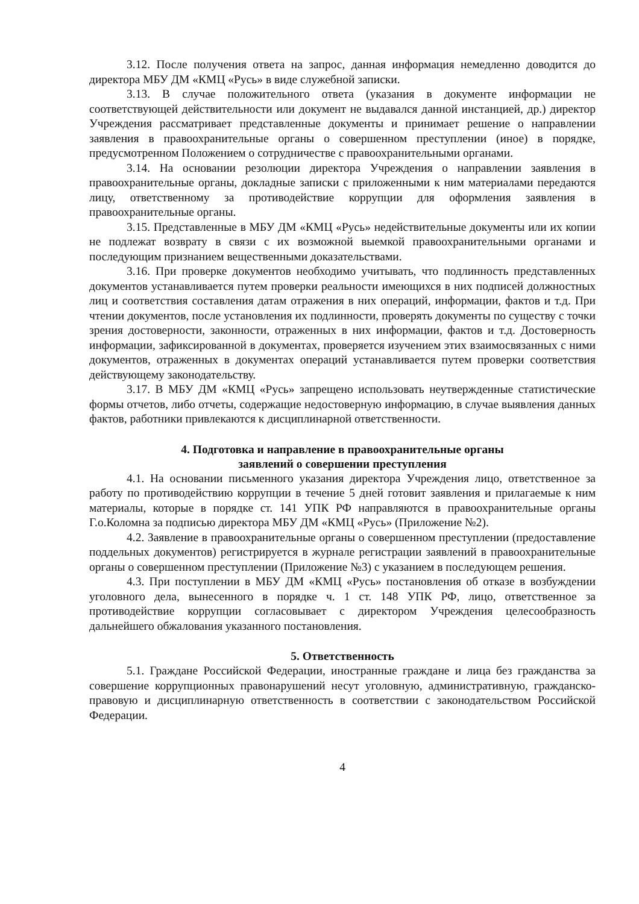3.12. После получения ответа на запрос, данная информация немедленно доводится до директора МБУ ДМ «КМЦ «Русь» в виде служебной записки.
3.13. В случае положительного ответа (указания в документе информации не соответствующей действительности или документ не выдавался данной инстанцией, др.) директор Учреждения рассматривает представленные документы и принимает решение о направлении заявления в правоохранительные органы о совершенном преступлении (иное) в порядке, предусмотренном Положением о сотрудничестве с правоохранительными органами.
3.14. На основании резолюции директора Учреждения о направлении заявления в правоохранительные органы, докладные записки с приложенными к ним материалами передаются лицу, ответственному за противодействие коррупции для оформления заявления в правоохранительные органы.
3.15. Представленные в МБУ ДМ «КМЦ «Русь» недействительные документы или их копии не подлежат возврату в связи с их возможной выемкой правоохранительными органами и последующим признанием вещественными доказательствами.
3.16. При проверке документов необходимо учитывать, что подлинность представленных документов устанавливается путем проверки реальности имеющихся в них подписей должностных лиц и соответствия составления датам отражения в них операций, информации, фактов и т.д. При чтении документов, после установления их подлинности, проверять документы по существу с точки зрения достоверности, законности, отраженных в них информации, фактов и т.д. Достоверность информации, зафиксированной в документах, проверяется изучением этих взаимосвязанных с ними документов, отраженных в документах операций устанавливается путем проверки соответствия действующему законодательству.
3.17. В МБУ ДМ «КМЦ «Русь» запрещено использовать неутвержденные статистические формы отчетов, либо отчеты, содержащие недостоверную информацию, в случае выявления данных фактов, работники привлекаются к дисциплинарной ответственности.
4. Подготовка и направление в правоохранительные органы
заявлений о совершении преступления
4.1. На основании письменного указания директора Учреждения лицо, ответственное за работу по противодействию коррупции в течение 5 дней готовит заявления и прилагаемые к ним материалы, которые в порядке ст. 141 УПК РФ направляются в правоохранительные органы Г.о.Коломна за подписью директора МБУ ДМ «КМЦ «Русь» (Приложение №2).
4.2. Заявление в правоохранительные органы о совершенном преступлении (предоставление поддельных документов) регистрируется в журнале регистрации заявлений в правоохранительные органы о совершенном преступлении (Приложение №3) с указанием в последующем решения.
4.3. При поступлении в МБУ ДМ «КМЦ «Русь» постановления об отказе в возбуждении уголовного дела, вынесенного в порядке ч. 1 ст. 148 УПК РФ, лицо, ответственное за противодействие коррупции согласовывает с директором Учреждения целесообразность дальнейшего обжалования указанного постановления.
5. Ответственность
5.1. Граждане Российской Федерации, иностранные граждане и лица без гражданства за совершение коррупционных правонарушений несут уголовную, административную, гражданско-правовую и дисциплинарную ответственность в соответствии с законодательством Российской Федерации.
4